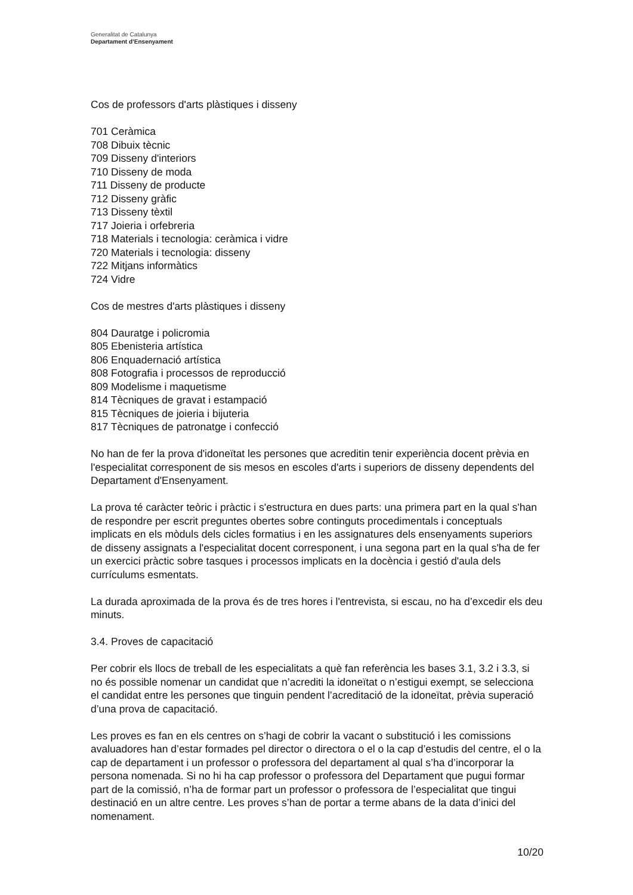Generalitat de Catalunya
Departament d’Ensenyament
Cos de professors d'arts plàstiques i disseny
701 Ceràmica
708 Dibuix tècnic
709 Disseny d'interiors
710 Disseny de moda
711 Disseny de producte
712 Disseny gràfic
713 Disseny tèxtil
717 Joieria i orfebreria
718 Materials i tecnologia: ceràmica i vidre
720 Materials i tecnologia: disseny
722 Mitjans informàtics
724 Vidre
Cos de mestres d'arts plàstiques i disseny
804 Dauratge i policromia
805 Ebenisteria artística
806 Enquadernació artística
808 Fotografia i processos de reproducció
809 Modelisme i maquetisme
814 Tècniques de gravat i estampació
815 Tècniques de joieria i bijuteria
817 Tècniques de patronatge i confecció
No han de fer la prova d'idoneïtat les persones que acreditin tenir experiència docent prèvia en l'especialitat corresponent de sis mesos en escoles d'arts i superiors de disseny dependents del Departament d'Ensenyament.
La prova té caràcter teòric i pràctic i s'estructura en dues parts: una primera part en la qual s'han de respondre per escrit preguntes obertes sobre continguts procedimentals i conceptuals implicats en els mòduls dels cicles formatius i en les assignatures dels ensenyaments superiors de disseny assignats a l'especialitat docent corresponent, i una segona part en la qual s'ha de fer un exercici pràctic sobre tasques i processos implicats en la docència i gestió d'aula dels currículums esmentats.
La durada aproximada de la prova és de tres hores i l'entrevista, si escau, no ha d’excedir els deu minuts.
3.4. Proves de capacitació
Per cobrir els llocs de treball de les especialitats a què fan referència les bases 3.1, 3.2 i 3.3, si no és possible nomenar un candidat que n’acrediti la idoneïtat o n’estigui exempt, se selecciona el candidat entre les persones que tinguin pendent l’acreditació de la idoneïtat, prèvia superació d’una prova de capacitació.
Les proves es fan en els centres on s’hagi de cobrir la vacant o substitució i les comissions avaluadores han d’estar formades pel director o directora o el o la cap d’estudis del centre, el o la cap de departament i un professor o professora del departament al qual s’ha d’incorporar la persona nomenada. Si no hi ha cap professor o professora del Departament que pugui formar part de la comissió, n’ha de formar part un professor o professora de l’especialitat que tingui destinació en un altre centre. Les proves s’han de portar a terme abans de la data d’inici del nomenament.
10/20